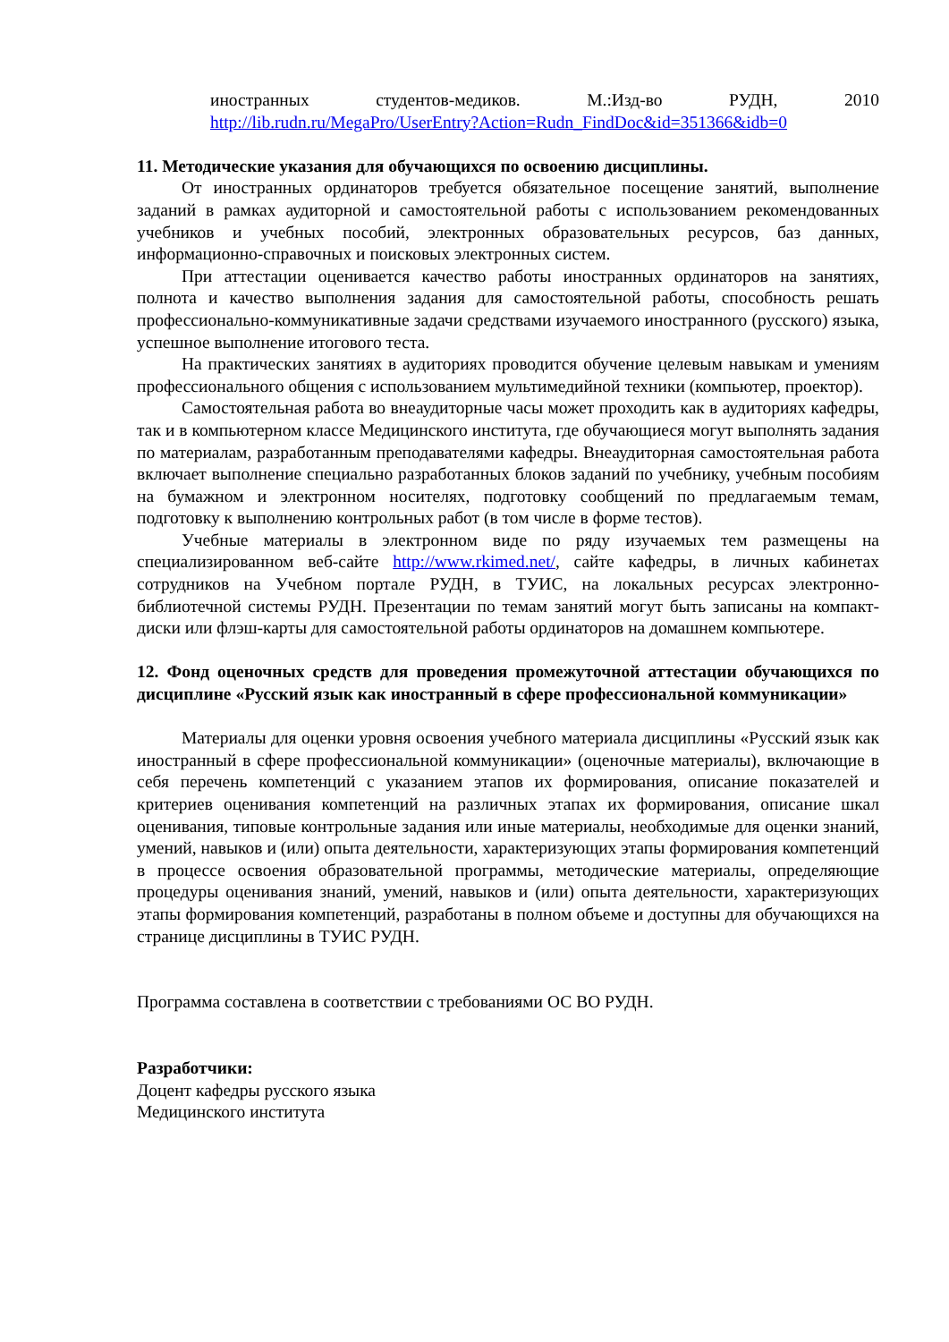иностранных студентов-медиков. М.:Изд-во РУДН, 2010
http://lib.rudn.ru/MegaPro/UserEntry?Action=Rudn_FindDoc&id=351366&idb=0
11. Методические указания для обучающихся по освоению дисциплины.
От иностранных ординаторов требуется обязательное посещение занятий, выполнение заданий в рамках аудиторной и самостоятельной работы с использованием рекомендованных учебников и учебных пособий, электронных образовательных ресурсов, баз данных, информационно-справочных и поисковых электронных систем.
При аттестации оценивается качество работы иностранных ординаторов на занятиях, полнота и качество выполнения задания для самостоятельной работы, способность решать профессионально-коммуникативные задачи средствами изучаемого иностранного (русского) языка, успешное выполнение итогового теста.
На практических занятиях в аудиториях проводится обучение целевым навыкам и умениям профессионального общения с использованием мультимедийной техники (компьютер, проектор).
Самостоятельная работа во внеаудиторные часы может проходить как в аудиториях кафедры, так и в компьютерном классе Медицинского института, где обучающиеся могут выполнять задания по материалам, разработанным преподавателями кафедры. Внеаудиторная самостоятельная работа включает выполнение специально разработанных блоков заданий по учебнику, учебным пособиям на бумажном и электронном носителях, подготовку сообщений по предлагаемым темам, подготовку к выполнению контрольных работ (в том числе в форме тестов).
Учебные материалы в электронном виде по ряду изучаемых тем размещены на специализированном веб-сайте http://www.rkimed.net/, сайте кафедры, в личных кабинетах сотрудников на Учебном портале РУДН, в ТУИС, на локальных ресурсах электронно-библиотечной системы РУДН. Презентации по темам занятий могут быть записаны на компакт-диски или флэш-карты для самостоятельной работы ординаторов на домашнем компьютере.
12. Фонд оценочных средств для проведения промежуточной аттестации обучающихся по дисциплине «Русский язык как иностранный в сфере профессиональной коммуникации»
Материалы для оценки уровня освоения учебного материала дисциплины «Русский язык как иностранный в сфере профессиональной коммуникации» (оценочные материалы), включающие в себя перечень компетенций с указанием этапов их формирования, описание показателей и критериев оценивания компетенций на различных этапах их формирования, описание шкал оценивания, типовые контрольные задания или иные материалы, необходимые для оценки знаний, умений, навыков и (или) опыта деятельности, характеризующих этапы формирования компетенций в процессе освоения образовательной программы, методические материалы, определяющие процедуры оценивания знаний, умений, навыков и (или) опыта деятельности, характеризующих этапы формирования компетенций, разработаны в полном объеме и доступны для обучающихся на странице дисциплины в ТУИС РУДН.
Программа составлена в соответствии с требованиями ОС ВО РУДН.
Разработчики:
Доцент кафедры русского языка
Медицинского института